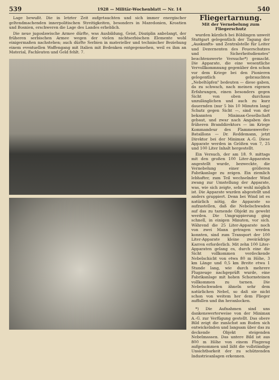539 1928 — Militär-Wochenblatt — Nr. 14 540
Lage bewußt. Die in letzter Zeit aufgetauchten und sich immer energischer geltendmachenden innerpolitischen Streitigkeiten, besonders in Mazedonien, Kroatien und Bosnien, erschweren die Lage des Landes erheblich.
Die neue jugoslawische Armee dürfte, was Ausbildung, Geist, Disziplin anbelangt, der früheren serbischen Armee wegen der vielen nichtserbischen Elemente wohl einigermaßen nachstehen; auch dürfte Serbien in materieller und technischer Beziehung einem eventuellen Waffengang mit Italien mit Bedenken entgegensehen, weil es ihm an Material, Fachleuten und Geld fehlt. 7.
Fliegertarnung.
Mit der Vernebelung zum Fliegerschutz
wurden kürzlich bei Böblingen unweit Stuttgart gelegentlich der Tagung der „Auskunfts- und Zentralstelle für Leiter und Dezernenten des Feuerschutzes und Sicherheitsdienstes" beachtenswerte Versuche*) gemacht. Die Apparate, die eine wesentliche Vervollkommnung gegenüber den schon vor dem Kriege bei den Pionieren gelegentlich gebrauchten „Nebeltöpfen" bedeuten — diese gaben, da zu schwach, nach meinen eigenen Erfahrungen, einen besonders gegen Sicht von oben durchaus unzulänglichen und auch zu kurz dauernden (nur 5 bis 10 Minuten lang) Schutz gegen Sicht —, sind von der bekannten Minimax-Gesellschaft gebaut, und zwar nach Angaben des früheren Branddirektors — im Kriege Kommandeur des Flammenwerfer-Bataillons — Dr. Reddemann, jetzt Direktor bei der Minimax A.-G. Diese Apparate werden in Größen von 7, 25 und 100 Liter Inhalt hergestellt.
Ein Versuch, der am 18. 9. mittags mit den großen 100 Liter-Apparaten angestellt wurde, bezweckte, die Vernebelung einer größeren Fabrikanlage zu zeigen. Ein ziemlich lebhafter, zum Teil wechselnder Wind zwang zur Umstellung der Apparate, was, wie sich zeigte, sehr wohl möglich ist. Die Apparate wurden abgestellt und anders gruppiert. Denn bei Wind ist es natürlich nötig, die Apparate so aufzustellen, daß die Nebelschwaden auf das zu tarnende Objekt zu geweht werden. Die Umgruppierung ging schnell, in einigen Minuten, vor sich. Während die 25 Liter-Apparate noch von zwei Mann getragen werden konnten, sind zum Transport der 100 Liter-Apparate kleine zweirädrige Karren erforderlich. Mit zehn 100 Liter-Apparaten gelang es, durch eine die Sicht vollkommen verdeckende Nebelschicht von etwa 80 m Höhe, 3 km Länge und 0,5 km Breite etwa 1 Stunde lang, wie durch mehrere Flugzeuge nachgeprüft wurde, eine Fabrikanlage mit hohen Schornsteinen vollkommen zu tarnen. Die Nebelschwaden ähneln sehr dem natürlichen Nebel, so daß sie nicht schon von weitem her dem Flieger auffallen und ihn heranlocken.
*) Die Aufnahmen sind uns dankenswerterweise von der Minimax A.-G. zur Verfügung gestellt. Das obere Bild zeigt die zunächst am Boden sich entwickelnden und langsam über das zu deckende Objekt steigenden Nebelmassen. Das untere Bild ist aus 800 m Höhe von einem Flugzeug aufgenommen und läßt die vollständige Unsichtbarkeit der zu schützenden Industrieanlagen erkennen.